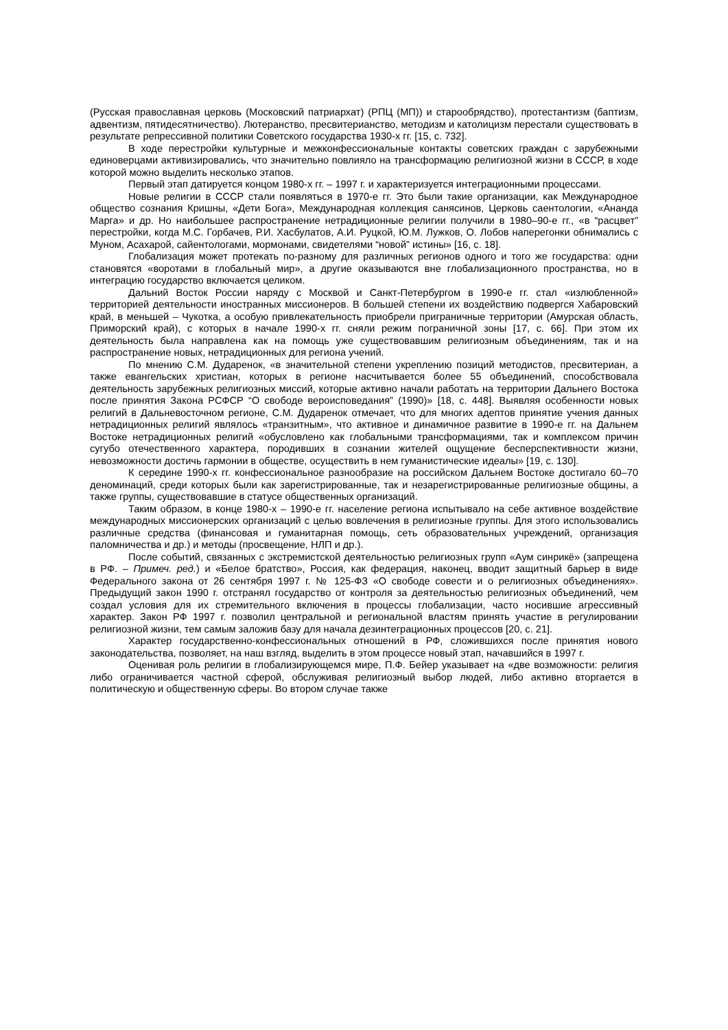(Русская православная церковь (Московский патриархат) (РПЦ (МП)) и старообрядство), протестантизм (баптизм, адвентизм, пятидесятничество). Лютеранство, пресвитерианство, методизм и католицизм перестали существовать в результате репрессивной политики Советского государства 1930-х гг. [15, с. 732].
В ходе перестройки культурные и межконфессиональные контакты советских граждан с зарубежными единоверцами активизировались, что значительно повлияло на трансформацию религиозной жизни в СССР, в ходе которой можно выделить несколько этапов.
Первый этап датируется концом 1980-х гг. – 1997 г. и характеризуется интеграционными процессами.
Новые религии в СССР стали появляться в 1970-е гг. Это были такие организации, как Международное общество сознания Кришны, «Дети Бога», Международная коллекция санясинов, Церковь саентологии, «Ананда Марга» и др. Но наибольшее распространение нетрадиционные религии получили в 1980–90-е гг., «в “расцвет” перестройки, когда М.С. Горбачев, Р.И. Хасбулатов, А.И. Руцкой, Ю.М. Лужков, О. Лобов наперегонки обнимались с Муном, Асахарой, сайентологами, мормонами, свидетелями “новой” истины» [16, с. 18].
Глобализация может протекать по-разному для различных регионов одного и того же государства: одни становятся «воротами в глобальный мир», а другие оказываются вне глобализационного пространства, но в интеграцию государство включается целиком.
Дальний Восток России наряду с Москвой и Санкт-Петербургом в 1990-е гг. стал «излюбленной» территорией деятельности иностранных миссионеров. В большей степени их воздействию подвергся Хабаровский край, в меньшей – Чукотка, а особую привлекательность приобрели приграничные территории (Амурская область, Приморский край), с которых в начале 1990-х гг. сняли режим пограничной зоны [17, с. 66]. При этом их деятельность была направлена как на помощь уже существовавшим религиозным объединениям, так и на распространение новых, нетрадиционных для региона учений.
По мнению С.М. Дударенок, «в значительной степени укреплению позиций методистов, пресвитериан, а также евангельских христиан, которых в регионе насчитывается более 55 объединений, способствовала деятельность зарубежных религиозных миссий, которые активно начали работать на территории Дальнего Востока после принятия Закона РСФСР “О свободе вероисповедания” (1990)» [18, с. 448]. Выявляя особенности новых религий в Дальневосточном регионе, С.М. Дударенок отмечает, что для многих адептов принятие учения данных нетрадиционных религий являлось «транзитным», что активное и динамичное развитие в 1990-е гг. на Дальнем Востоке нетрадиционных религий «обусловлено как глобальными трансформациями, так и комплексом причин сугубо отечественного характера, породивших в сознании жителей ощущение бесперспективности жизни, невозможности достичь гармонии в обществе, осуществить в нем гуманистические идеалы» [19, с. 130].
К середине 1990-х гг. конфессиональное разнообразие на российском Дальнем Востоке достигало 60–70 деноминаций, среди которых были как зарегистрированные, так и незарегистрированные религиозные общины, а также группы, существовавшие в статусе общественных организаций.
Таким образом, в конце 1980-х – 1990-е гг. население региона испытывало на себе активное воздействие международных миссионерских организаций с целью вовлечения в религиозные группы. Для этого использовались различные средства (финансовая и гуманитарная помощь, сеть образовательных учреждений, организация паломничества и др.) и методы (просвещение, НЛП и др.).
После событий, связанных с экстремистской деятельностью религиозных групп «Аум синрикё» (запрещена в РФ. – Примеч. ред.) и «Белое братство», Россия, как федерация, наконец, вводит защитный барьер в виде Федерального закона от 26 сентября 1997 г. № 125-ФЗ «О свободе совести и о религиозных объединениях». Предыдущий закон 1990 г. отстранял государство от контроля за деятельностью религиозных объединений, чем создал условия для их стремительного включения в процессы глобализации, часто носившие агрессивный характер. Закон РФ 1997 г. позволил центральной и региональной властям принять участие в регулировании религиозной жизни, тем самым заложив базу для начала дезинтеграционных процессов [20, с. 21].
Характер государственно-конфессиональных отношений в РФ, сложившихся после принятия нового законодательства, позволяет, на наш взгляд, выделить в этом процессе новый этап, начавшийся в 1997 г.
Оценивая роль религии в глобализирующемся мире, П.Ф. Бейер указывает на «две возможности: религия либо ограничивается частной сферой, обслуживая религиозный выбор людей, либо активно вторгается в политическую и общественную сферы. Во втором случае также